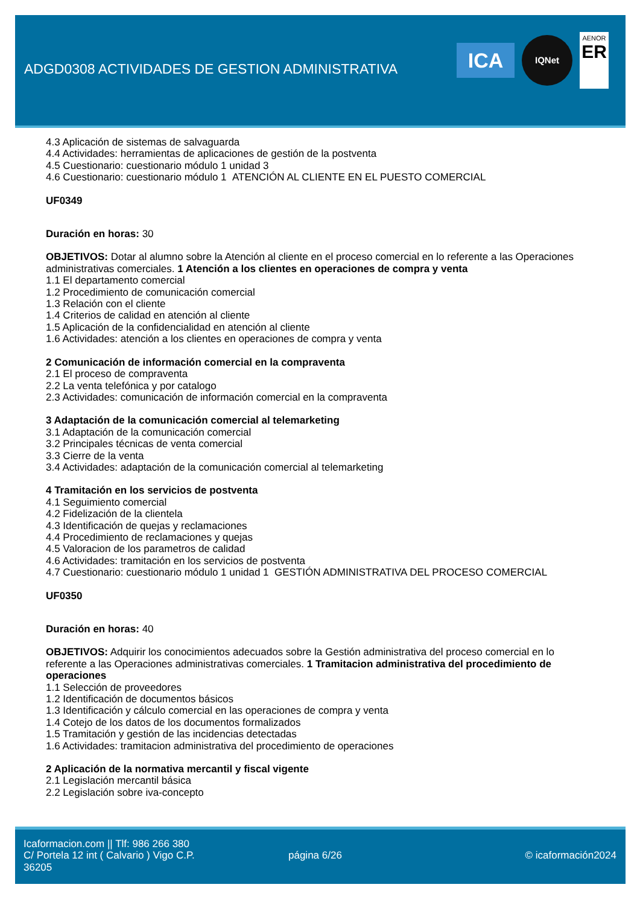ADGD0308 ACTIVIDADES DE GESTION ADMINISTRATIVA
ICA
IQNet
AENOR
ER
4.3 Aplicación de sistemas de salvaguarda
4.4 Actividades: herramientas de aplicaciones de gestión de la postventa
4.5 Cuestionario: cuestionario módulo 1 unidad 3
4.6 Cuestionario: cuestionario módulo 1 ATENCIÓN AL CLIENTE EN EL PUESTO COMERCIAL
UF0349
Duración en horas: 30
OBJETIVOS: Dotar al alumno sobre la Atención al cliente en el proceso comercial en lo referente a las Operaciones administrativas comerciales. 1 Atención a los clientes en operaciones de compra y venta
1.1 El departamento comercial
1.2 Procedimiento de comunicación comercial
1.3 Relación con el cliente
1.4 Criterios de calidad en atención al cliente
1.5 Aplicación de la confidencialidad en atención al cliente
1.6 Actividades: atención a los clientes en operaciones de compra y venta
2 Comunicación de información comercial en la compraventa
2.1 El proceso de compraventa
2.2 La venta telefónica y por catalogo
2.3 Actividades: comunicación de información comercial en la compraventa
3 Adaptación de la comunicación comercial al telemarketing
3.1 Adaptación de la comunicación comercial
3.2 Principales técnicas de venta comercial
3.3 Cierre de la venta
3.4 Actividades: adaptación de la comunicación comercial al telemarketing
4 Tramitación en los servicios de postventa
4.1 Seguimiento comercial
4.2 Fidelización de la clientela
4.3 Identificación de quejas y reclamaciones
4.4 Procedimiento de reclamaciones y quejas
4.5 Valoracion de los parametros de calidad
4.6 Actividades: tramitación en los servicios de postventa
4.7 Cuestionario: cuestionario módulo 1 unidad 1 GESTIÓN ADMINISTRATIVA DEL PROCESO COMERCIAL
UF0350
Duración en horas: 40
OBJETIVOS: Adquirir los conocimientos adecuados sobre la Gestión administrativa del proceso comercial en lo referente a las Operaciones administrativas comerciales. 1 Tramitacion administrativa del procedimiento de operaciones
1.1 Selección de proveedores
1.2 Identificación de documentos básicos
1.3 Identificación y cálculo comercial en las operaciones de compra y venta
1.4 Cotejo de los datos de los documentos formalizados
1.5 Tramitación y gestión de las incidencias detectadas
1.6 Actividades: tramitacion administrativa del procedimiento de operaciones
2 Aplicación de la normativa mercantil y fiscal vigente
2.1 Legislación mercantil básica
2.2 Legislación sobre iva-concepto
Icaformacion.com || Tlf: 986 266 380
C/ Portela 12 int ( Calvario ) Vigo C.P. 36205
página 6/26 © icaformación2024